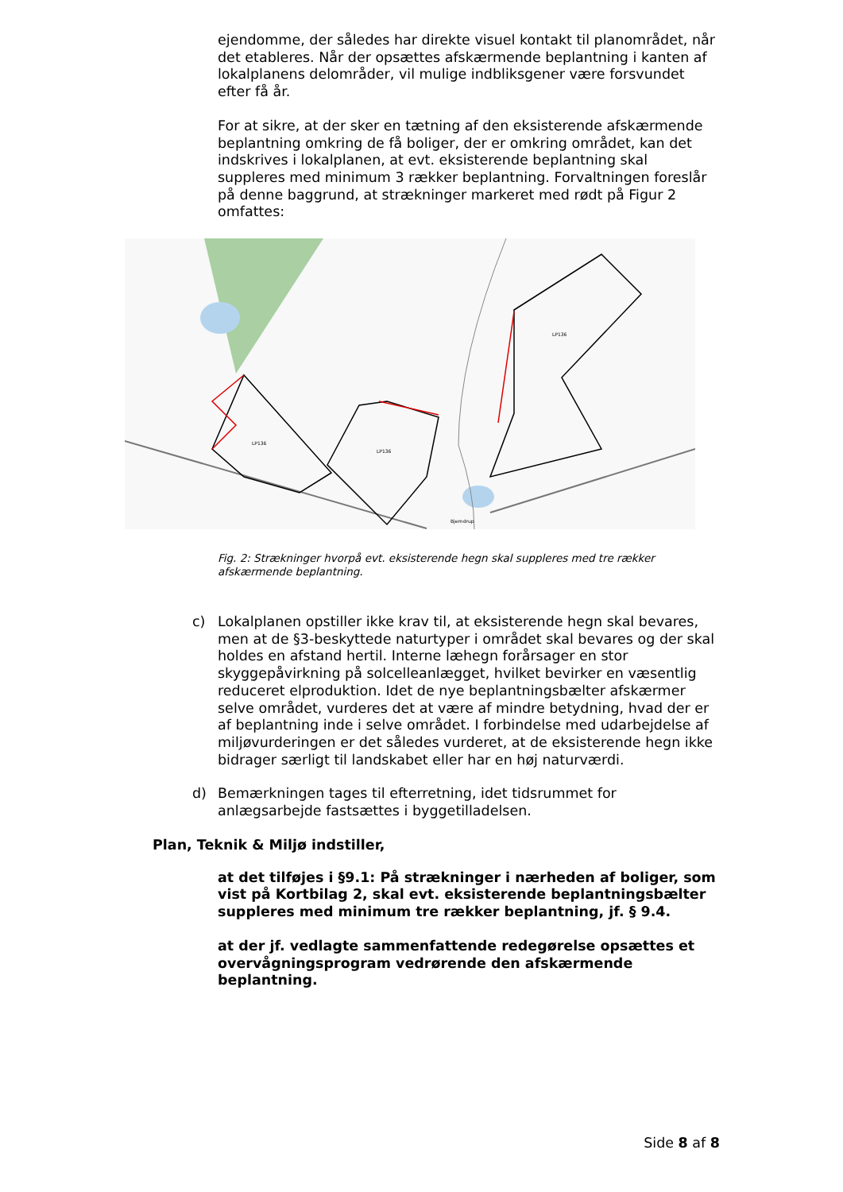ejendomme, der således har direkte visuel kontakt til planområdet, når det etableres. Når der opsættes afskærmende beplantning i kanten af lokalplanens delområder, vil mulige indbliksgener være forsvundet efter få år.
For at sikre, at der sker en tætning af den eksisterende afskærmende beplantning omkring de få boliger, der er omkring området, kan det indskrives i lokalplanen, at evt. eksisterende beplantning skal suppleres med minimum 3 rækker beplantning. Forvaltningen foreslår på denne baggrund, at strækninger markeret med rødt på Figur 2 omfattes:
LP136
LP136
LP136
Bjerndrup
Fig. 2: Strækninger hvorpå evt. eksisterende hegn skal suppleres med tre rækker afskærmende beplantning.
c) Lokalplanen opstiller ikke krav til, at eksisterende hegn skal bevares, men at de §3-beskyttede naturtyper i området skal bevares og der skal holdes en afstand hertil. Interne læhegn forårsager en stor skyggepåvirkning på solcelleanlægget, hvilket bevirker en væsentlig reduceret elproduktion. Idet de nye beplantningsbælter afskærmer selve området, vurderes det at være af mindre betydning, hvad der er af beplantning inde i selve området. I forbindelse med udarbejdelse af miljøvurderingen er det således vurderet, at de eksisterende hegn ikke bidrager særligt til landskabet eller har en høj naturværdi.
d) Bemærkningen tages til efterretning, idet tidsrummet for anlægsarbejde fastsættes i byggetilladelsen.
Plan, Teknik & Miljø indstiller,
at det tilføjes i §9.1: På strækninger i nærheden af boliger, som vist på Kortbilag 2, skal evt. eksisterende beplantningsbælter suppleres med minimum tre rækker beplantning, jf. § 9.4.
at der jf. vedlagte sammenfattende redegørelse opsættes et overvågningsprogram vedrørende den afskærmende beplantning.
Side 8 af 8